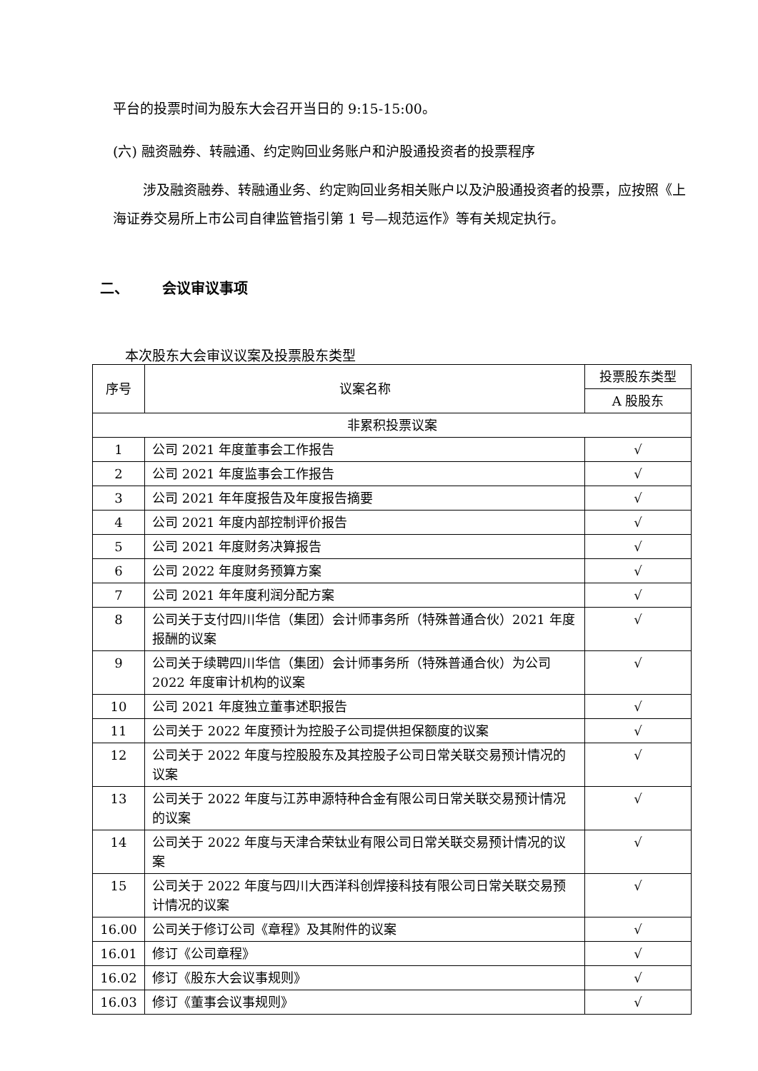平台的投票时间为股东大会召开当日的 9:15-15:00。
(六) 融资融券、转融通、约定购回业务账户和沪股通投资者的投票程序
涉及融资融券、转融通业务、约定购回业务相关账户以及沪股通投资者的投票，应按照《上海证券交易所上市公司自律监管指引第 1 号—规范运作》等有关规定执行。
二、 会议审议事项
本次股东大会审议议案及投票股东类型
| 序号 | 议案名称 | 投票股东类型 |
| --- | --- | --- |
| | | A 股股东 |
| 非累积投票议案 | | |
| 1 | 公司 2021 年度董事会工作报告 | √ |
| 2 | 公司 2021 年度监事会工作报告 | √ |
| 3 | 公司 2021 年年度报告及年度报告摘要 | √ |
| 4 | 公司 2021 年度内部控制评价报告 | √ |
| 5 | 公司 2021 年度财务决算报告 | √ |
| 6 | 公司 2022 年度财务预算方案 | √ |
| 7 | 公司 2021 年年度利润分配方案 | √ |
| 8 | 公司关于支付四川华信（集团）会计师事务所（特殊普通合伙）2021 年度报酬的议案 | √ |
| 9 | 公司关于续聘四川华信（集团）会计师事务所（特殊普通合伙）为公司 2022 年度审计机构的议案 | √ |
| 10 | 公司 2021 年度独立董事述职报告 | √ |
| 11 | 公司关于 2022 年度预计为控股子公司提供担保额度的议案 | √ |
| 12 | 公司关于 2022 年度与控股股东及其控股子公司日常关联交易预计情况的议案 | √ |
| 13 | 公司关于 2022 年度与江苏申源特种合金有限公司日常关联交易预计情况的议案 | √ |
| 14 | 公司关于 2022 年度与天津合荣钛业有限公司日常关联交易预计情况的议案 | √ |
| 15 | 公司关于 2022 年度与四川大西洋科创焊接科技有限公司日常关联交易预计情况的议案 | √ |
| 16.00 | 公司关于修订公司《章程》及其附件的议案 | √ |
| 16.01 | 修订《公司章程》 | √ |
| 16.02 | 修订《股东大会议事规则》 | √ |
| 16.03 | 修订《董事会议事规则》 | √ |